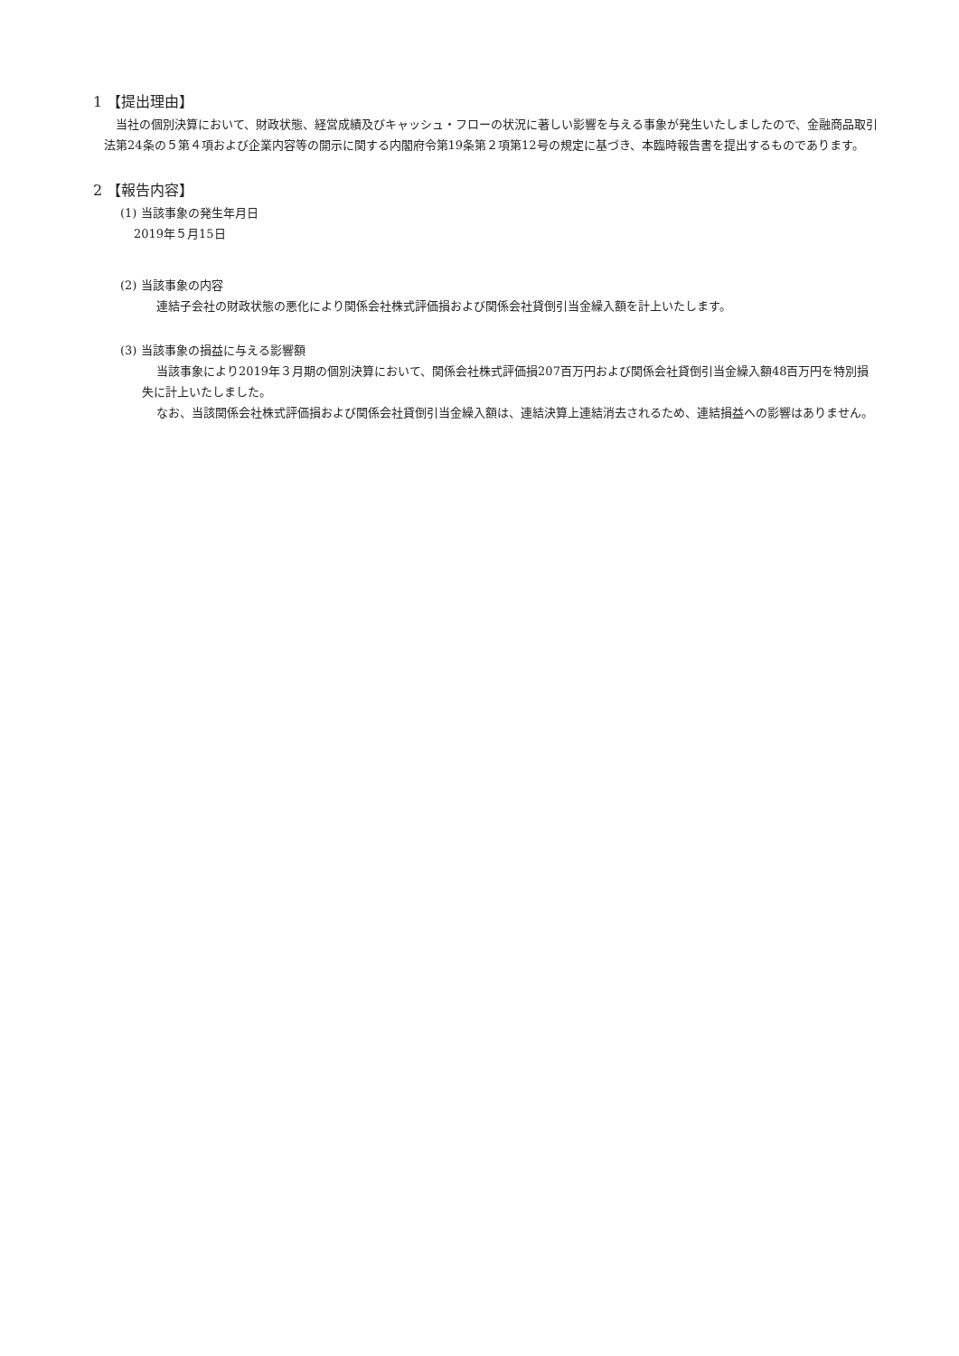1 【提出理由】
当社の個別決算において、財政状態、経営成績及びキャッシュ・フローの状況に著しい影響を与える事象が発生いたしましたので、金融商品取引法第24条の５第４項および企業内容等の開示に関する内閣府令第19条第２項第12号の規定に基づき、本臨時報告書を提出するものであります。
2 【報告内容】
(1) 当該事象の発生年月日
2019年５月15日
(2) 当該事象の内容
連結子会社の財政状態の悪化により関係会社株式評価損および関係会社貸倒引当金繰入額を計上いたします。
(3) 当該事象の損益に与える影響額
当該事象により2019年３月期の個別決算において、関係会社株式評価損207百万円および関係会社貸倒引当金繰入額48百万円を特別損失に計上いたしました。
なお、当該関係会社株式評価損および関係会社貸倒引当金繰入額は、連結決算上連結消去されるため、連結損益への影響はありません。